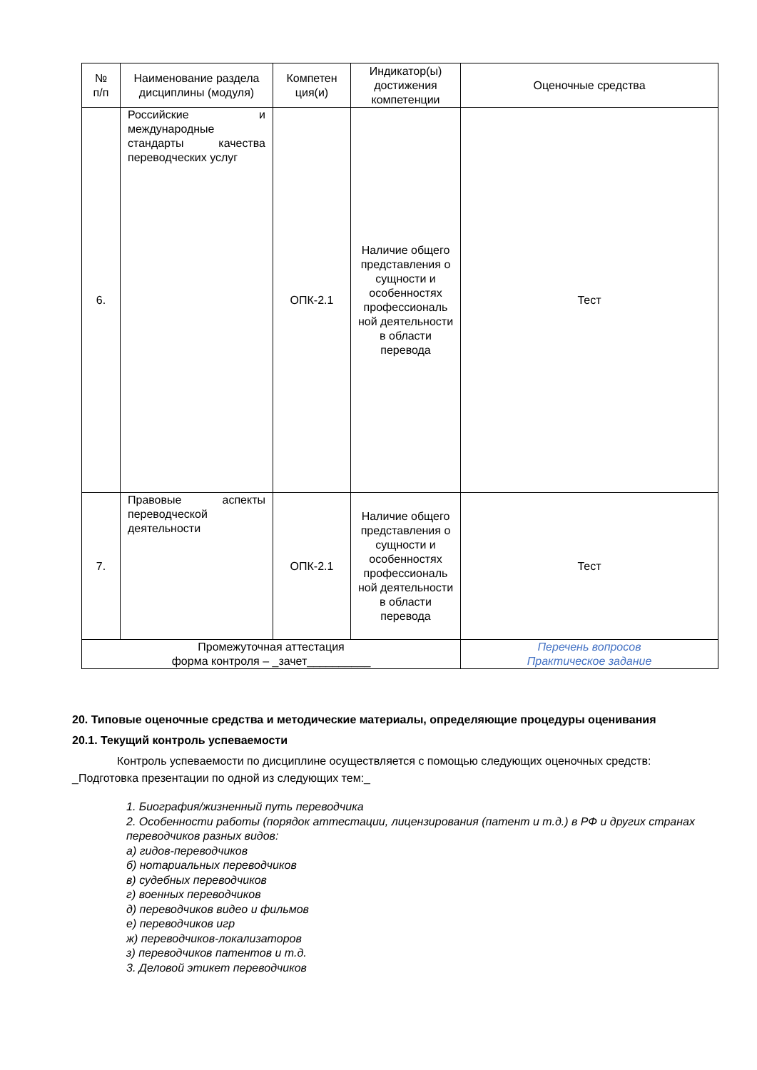| № п/п | Наименование раздела дисциплины (модуля) | Компетен ция(и) | Индикатор(ы) достижения компетенции | Оценочные средства |
| --- | --- | --- | --- | --- |
| 6. | Российские и международные стандарты качества переводческих услуг | ОПК-2.1 | Наличие общего представления о сущности и особенностях профессиональ ной деятельности в области перевода | Тест |
| 7. | Правовые аспекты переводческой деятельности | ОПК-2.1 | Наличие общего представления о сущности и особенностях профессиональ ной деятельности в области перевода | Тест |
| Промежуточная аттестация форма контроля – _зачет__________ | | | | Перечень вопросов Практическое задание |
20. Типовые оценочные средства и методические материалы, определяющие процедуры оценивания
20.1. Текущий контроль успеваемости
Контроль успеваемости по дисциплине осуществляется с помощью следующих оценочных средств: _Подготовка презентации по одной из следующих тем:_
1. Биография/жизненный путь переводчика
2. Особенности работы (порядок аттестации, лицензирования (патент и т.д.) в РФ и других странах переводчиков разных видов:
а) гидов-переводчиков
б) нотариальных переводчиков
в) судебных переводчиков
г) военных переводчиков
д) переводчиков видео и фильмов
е) переводчиков игр
ж) переводчиков-локализаторов
з) переводчиков патентов и т.д.
3. Деловой этикет переводчиков